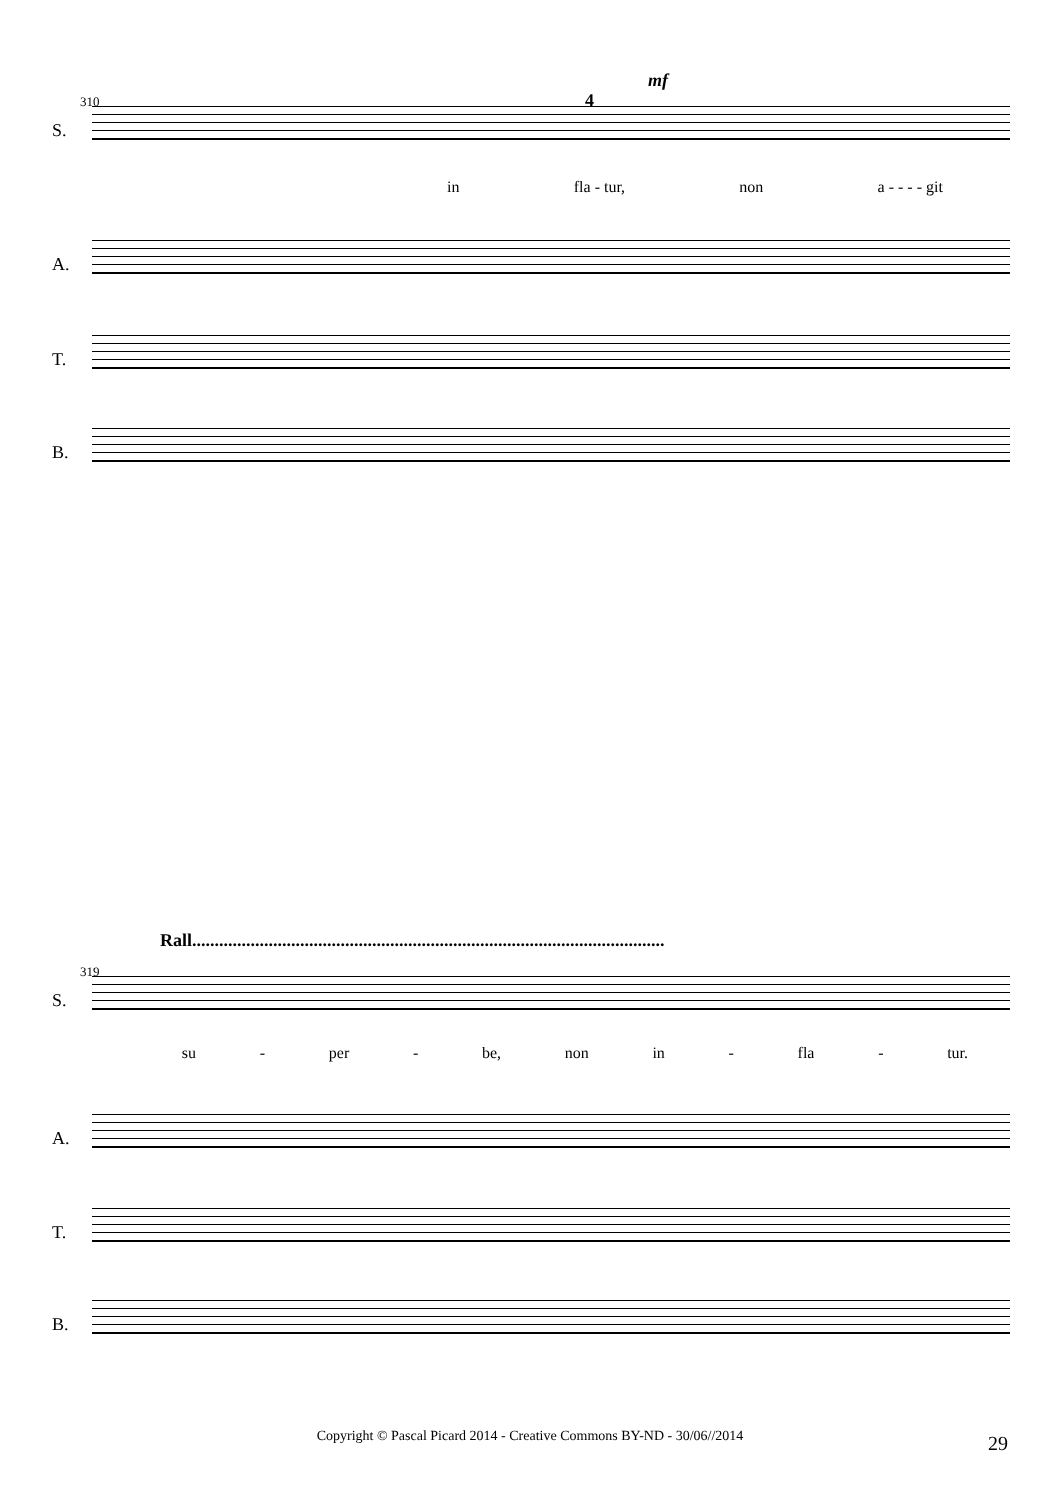mf
4
310
S.
in fla - tur, non a - - - - git
A.
T.
B.
Rall.........................................................................................................
319
S.
su - per - be, non in - fla - tur.
A.
T.
B.
Copyright © Pascal Picard 2014 - Creative Commons BY-ND - 30/06//2014 29